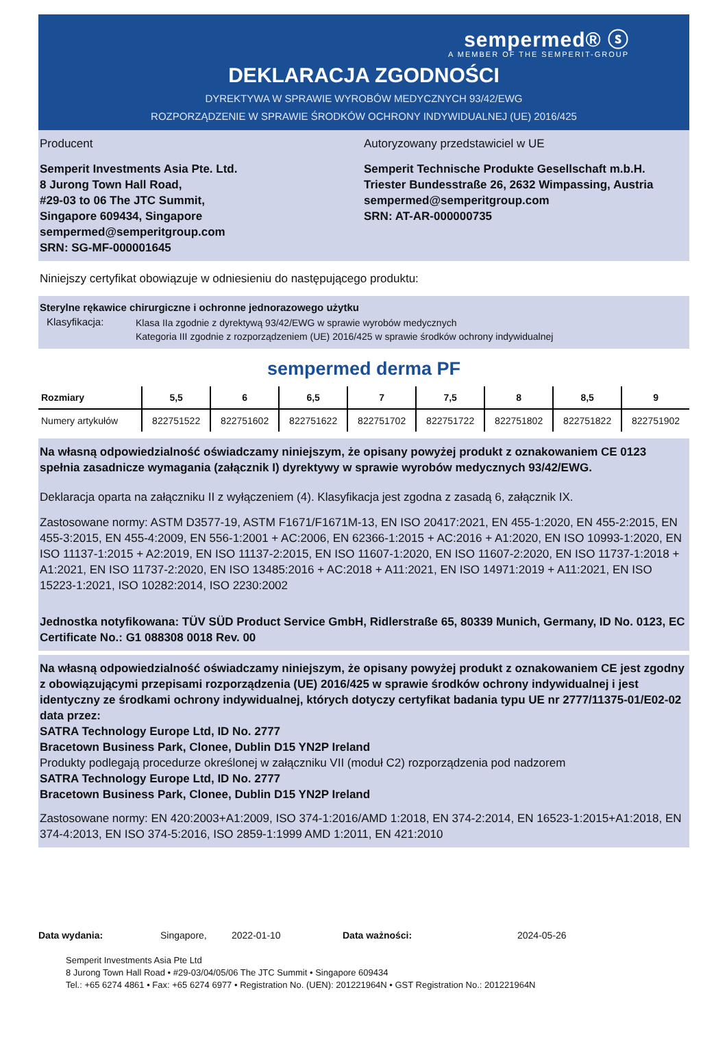sempermed® ⓢ
A MEMBER OF THE SEMPERIT-GROUP
DEKLARACJA ZGODNOŚCI
DYREKTYWA W SPRAWIE WYROBÓW MEDYCZNYCH 93/42/EWG
ROZPORZĄDZENIE W SPRAWIE ŚRODKÓW OCHRONY INDYWIDUALNEJ (UE) 2016/425
Producent
Semperit Investments Asia Pte. Ltd.
8 Jurong Town Hall Road,
#29-03 to 06 The JTC Summit,
Singapore 609434, Singapore
sempermed@semperitgroup.com
SRN: SG-MF-000001645
Autoryzowany przedstawiciel w UE
Semperit Technische Produkte Gesellschaft m.b.H.
Triester Bundesstraße 26, 2632 Wimpassing, Austria
sempermed@semperitgroup.com
SRN: AT-AR-000000735
Niniejszy certyfikat obowiązuje w odniesieniu do następującego produktu:
Sterylne rękawice chirurgiczne i ochronne jednorazowego użytku
Klasyfikacja: Klasa IIa zgodnie z dyrektywą 93/42/EWG w sprawie wyrobów medycznych
Kategoria III zgodnie z rozporządzeniem (UE) 2016/425 w sprawie środków ochrony indywidualnej
sempermed derma PF
| Rozmiary | 5,5 | 6 | 6,5 | 7 | 7,5 | 8 | 8,5 | 9 |
| --- | --- | --- | --- | --- | --- | --- | --- | --- |
| Numery artykułów | 822751522 | 822751602 | 822751622 | 822751702 | 822751722 | 822751802 | 822751822 | 822751902 |
Na własną odpowiedzialność oświadczamy niniejszym, że opisany powyżej produkt z oznakowaniem CE 0123 spełnia zasadnicze wymagania (załącznik I) dyrektywy w sprawie wyrobów medycznych 93/42/EWG.
Deklaracja oparta na załączniku II z wyłączeniem (4). Klasyfikacja jest zgodna z zasadą 6, załącznik IX.
Zastosowane normy: ASTM D3577-19, ASTM F1671/F1671M-13, EN ISO 20417:2021, EN 455-1:2020, EN 455-2:2015, EN 455-3:2015, EN 455-4:2009, EN 556-1:2001 + AC:2006, EN 62366-1:2015 + AC:2016 + A1:2020, EN ISO 10993-1:2020, EN ISO 11137-1:2015 + A2:2019, EN ISO 11137-2:2015, EN ISO 11607-1:2020, EN ISO 11607-2:2020, EN ISO 11737-1:2018 + A1:2021, EN ISO 11737-2:2020, EN ISO 13485:2016 + AC:2018 + A11:2021, EN ISO 14971:2019 + A11:2021, EN ISO 15223-1:2021, ISO 10282:2014, ISO 2230:2002
Jednostka notyfikowana: TÜV SÜD Product Service GmbH, Ridlerstraße 65, 80339 Munich, Germany, ID No. 0123, EC Certificate No.: G1 088308 0018 Rev. 00
Na własną odpowiedzialność oświadczamy niniejszym, że opisany powyżej produkt z oznakowaniem CE jest zgodny z obowiązującymi przepisami rozporządzenia (UE) 2016/425 w sprawie środków ochrony indywidualnej i jest identyczny ze środkami ochrony indywidualnej, których dotyczy certyfikat badania typu UE nr 2777/11375-01/E02-02 data przez:
SATRA Technology Europe Ltd, ID No. 2777
Bracetown Business Park, Clonee, Dublin D15 YN2P Ireland
Produkty podlegają procedurze określonej w załączniku VII (moduł C2) rozporządzenia pod nadzorem
SATRA Technology Europe Ltd, ID No. 2777
Bracetown Business Park, Clonee, Dublin D15 YN2P Ireland
Zastosowane normy: EN 420:2003+A1:2009, ISO 374-1:2016/AMD 1:2018, EN 374-2:2014, EN 16523-1:2015+A1:2018, EN 374-4:2013, EN ISO 374-5:2016, ISO 2859-1:1999 AMD 1:2011, EN 421:2010
Data wydania: Singapore, 2022-01-10 Data ważności: 2024-05-26
Semperit Investments Asia Pte Ltd
8 Jurong Town Hall Road • #29-03/04/05/06 The JTC Summit • Singapore 609434
Tel.: +65 6274 4861 • Fax: +65 6274 6977 • Registration No. (UEN): 201221964N • GST Registration No.: 201221964N